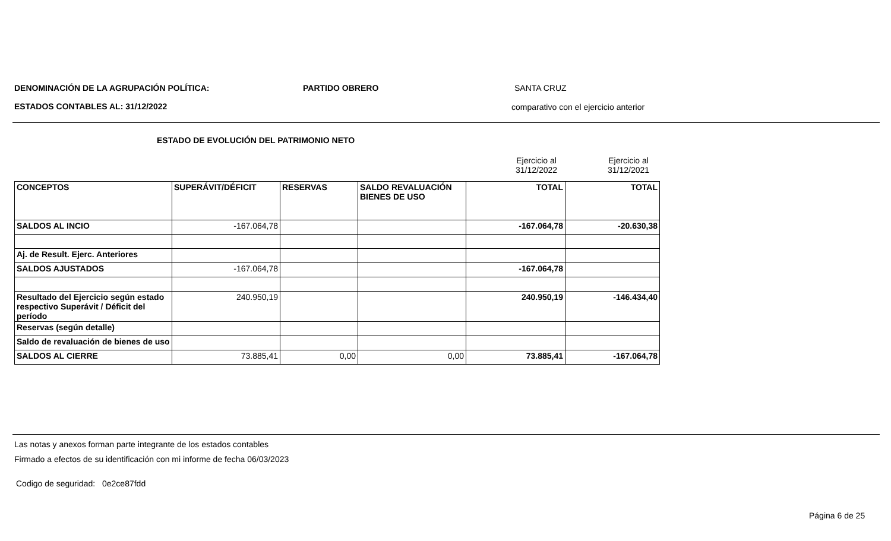DENOMINACIÓN DE LA AGRUPACIÓN POLÍTICA: PARTIDO OBRERO SANTA CRUZ
ESTADOS CONTABLES AL: 31/12/2022 comparativo con el ejercicio anterior
ESTADO DE EVOLUCIÓN DEL PATRIMONIO NETO
Ejercicio al
31/12/2022
Ejercicio al
31/12/2021
| CONCEPTOS | SUPERÁVIT/DÉFICIT | RESERVAS | SALDO REVALUACIÓN BIENES DE USO | TOTAL | TOTAL |
| --- | --- | --- | --- | --- | --- |
| SALDOS AL INCIO | -167.064,78 | | | -167.064,78 | -20.630,38 |
| Aj. de Result. Ejerc. Anteriores | | | | | |
| SALDOS AJUSTADOS | -167.064,78 | | | -167.064,78 | |
| Resultado del Ejercicio según estado respectivo Superávit / Déficit del período | 240.950,19 | | | 240.950,19 | -146.434,40 |
| Reservas (según detalle) | | | | | |
| Saldo de revaluación de bienes de uso | | | | | |
| SALDOS AL CIERRE | 73.885,41 | 0,00 | 0,00 | 73.885,41 | -167.064,78 |
Las notas y anexos forman parte integrante de los estados contables
Firmado a efectos de su identificación con mi informe de fecha 06/03/2023
Codigo de seguridad: 0e2ce87fdd
Página 6 de 25